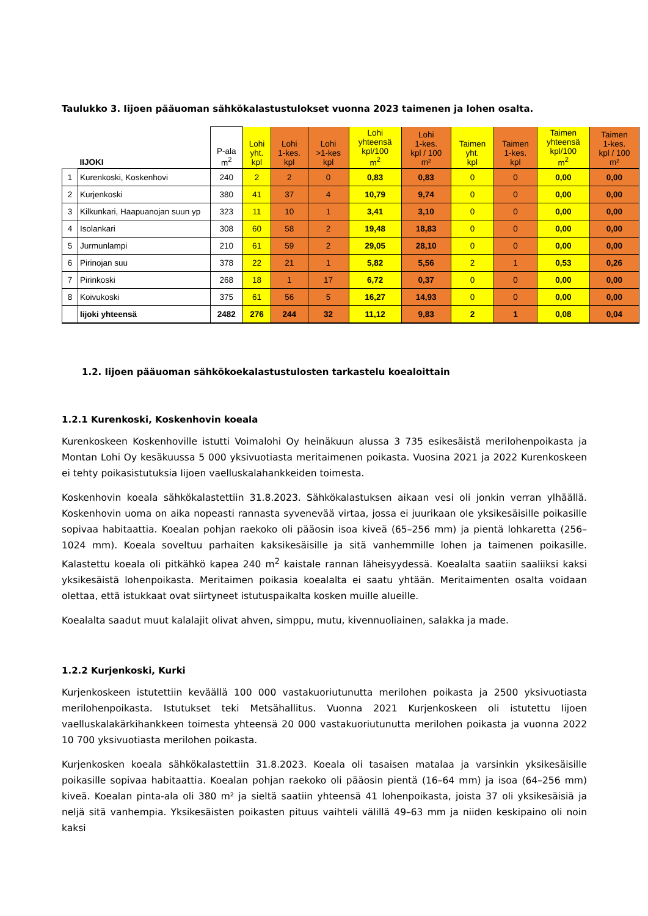Taulukko 3. Iijoen pääuoman sähkökalastustulokset vuonna 2023 taimenen ja lohen osalta.
| | IIJOKI | P-ala m<sup>2</sup> | Lohi yht. kpl | Lohi 1-kes. kpl | Lohi >1-kes kpl | Lohi yhteensä kpl/100 m<sup>2</sup> | Lohi 1-kes. kpl / 100 m² | Taimen yht. kpl | Taimen 1-kes. kpl | Taimen yhteensä kpl/100 m<sup>2</sup> | Taimen 1-kes. kpl / 100 m² |
| --- | --- | --- | --- | --- | --- | --- | --- | --- | --- | --- | --- |
| 1 | Kurenkoski, Koskenhovi | 240 | 2 | 2 | 0 | 0,83 | 0,83 | 0 | 0 | 0,00 | 0,00 |
| 2 | Kurjenkoski | 380 | 41 | 37 | 4 | 10,79 | 9,74 | 0 | 0 | 0,00 | 0,00 |
| 3 | Kilkunkari, Haapuanojan suun yp | 323 | 11 | 10 | 1 | 3,41 | 3,10 | 0 | 0 | 0,00 | 0,00 |
| 4 | Isolankari | 308 | 60 | 58 | 2 | 19,48 | 18,83 | 0 | 0 | 0,00 | 0,00 |
| 5 | Jurmunlampi | 210 | 61 | 59 | 2 | 29,05 | 28,10 | 0 | 0 | 0,00 | 0,00 |
| 6 | Pirinojan suu | 378 | 22 | 21 | 1 | 5,82 | 5,56 | 2 | 1 | 0,53 | 0,26 |
| 7 | Pirinkoski | 268 | 18 | 1 | 17 | 6,72 | 0,37 | 0 | 0 | 0,00 | 0,00 |
| 8 | Koivukoski | 375 | 61 | 56 | 5 | 16,27 | 14,93 | 0 | 0 | 0,00 | 0,00 |
| | Iijoki yhteensä | 2482 | 276 | 244 | 32 | 11,12 | 9,83 | 2 | 1 | 0,08 | 0,04 |
1.2. Iijoen pääuoman sähkökoekalastustulosten tarkastelu koealoittain
1.2.1 Kurenkoski, Koskenhovin koeala
Kurenkoskeen Koskenhoville istutti Voimalohi Oy heinäkuun alussa 3 735 esikesäistä merilohenpoikasta ja Montan Lohi Oy kesäkuussa 5 000 yksivuotiasta meritaimenen poikasta. Vuosina 2021 ja 2022 Kurenkoskeen ei tehty poikasistutuksia Iijoen vaelluskalahankkeiden toimesta.
Koskenhovin koeala sähkökalastettiin 31.8.2023. Sähkökalastuksen aikaan vesi oli jonkin verran ylhäällä. Koskenhovin uoma on aika nopeasti rannasta syvenevää virtaa, jossa ei juurikaan ole yksikesäisille poikasille sopivaa habitaattia. Koealan pohjan raekoko oli pääosin isoa kiveä (65–256 mm) ja pientä lohkaretta (256–1024 mm). Koeala soveltuu parhaiten kaksikesäisille ja sitä vanhemmille lohen ja taimenen poikasille. Kalastettu koeala oli pitkähkö kapea 240 m<sup>2</sup> kaistale rannan läheisyydessä. Koealalta saatiin saaliiksi kaksi yksikesäistä lohenpoikasta. Meritaimen poikasia koealalta ei saatu yhtään. Meritaimenten osalta voidaan olettaa, että istukkaat ovat siirtyneet istutuspaikalta kosken muille alueille.
Koealalta saadut muut kalalajit olivat ahven, simppu, mutu, kivennuoliainen, salakka ja made.
1.2.2 Kurjenkoski, Kurki
Kurjenkoskeen istutettiin keväällä 100 000 vastakuoriutunutta merilohen poikasta ja 2500 yksivuotiasta merilohenpoikasta. Istutukset teki Metsähallitus. Vuonna 2021 Kurjenkoskeen oli istutettu Iijoen vaelluskalakärkihankkeen toimesta yhteensä 20 000 vastakuoriutunutta merilohen poikasta ja vuonna 2022 10 700 yksivuotiasta merilohen poikasta.
Kurjenkosken koeala sähkökalastettiin 31.8.2023. Koeala oli tasaisen matalaa ja varsinkin yksikesäisille poikasille sopivaa habitaattia. Koealan pohjan raekoko oli pääosin pientä (16–64 mm) ja isoa (64–256 mm) kiveä. Koealan pinta-ala oli 380 m² ja sieltä saatiin yhteensä 41 lohenpoikasta, joista 37 oli yksikesäisiä ja neljä sitä vanhempia. Yksikesäisten poikasten pituus vaihteli välillä 49–63 mm ja niiden keskipaino oli noin kaksi